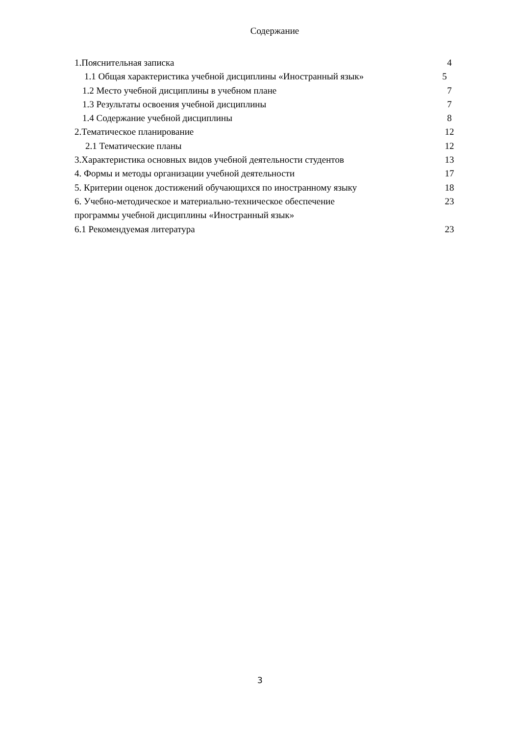Содержание
1.Пояснительная записка 4
1.1 Общая характеристика учебной дисциплины «Иностранный язык» 5
1.2 Место учебной дисциплины в учебном плане 7
1.3 Результаты освоения учебной дисциплины 7
1.4 Содержание учебной дисциплины 8
2.Тематическое планирование 12
2.1 Тематические планы 12
3.Характеристика основных видов учебной деятельности студентов 13
4. Формы и методы организации учебной деятельности 17
5. Критерии оценок достижений обучающихся по иностранному языку 18
6. Учебно-методическое и материально-техническое обеспечение 23
программы учебной дисциплины «Иностранный язык»
6.1 Рекомендуемая литература 23
3